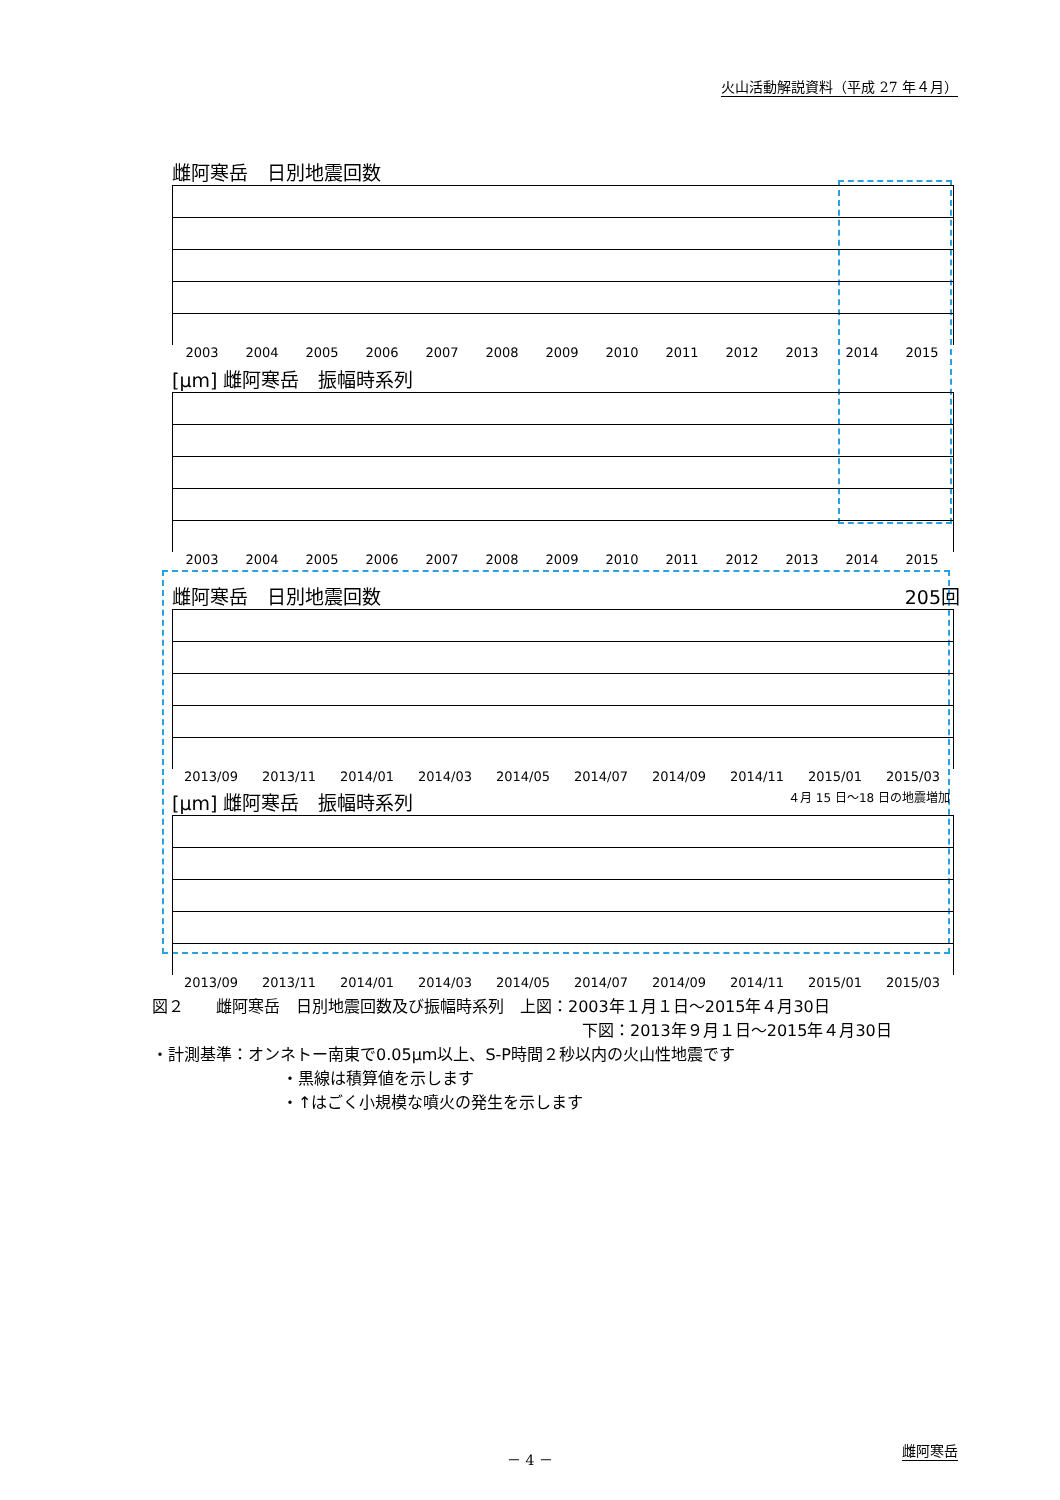火山活動解説資料（平成 27 年４月）
雌阿寒岳　日別地震回数
2003 2004 2005 2006 2007 2008 2009 2010 2011 2012 2013 2014 2015
[μm] 雌阿寒岳　振幅時系列
2003 2004 2005 2006 2007 2008 2009 2010 2011 2012 2013 2014 2015
雌阿寒岳　日別地震回数 205回
2013/09 2013/11 2014/01 2014/03 2014/05 2014/07 2014/09 2014/11 2015/01 2015/03
[μm] 雌阿寒岳　振幅時系列 ４月 15 日～18 日の地震増加
2013/09 2013/11 2014/01 2014/03 2014/05 2014/07 2014/09 2014/11 2015/01 2015/03
図２　　雌阿寒岳　日別地震回数及び振幅時系列　上図：2003年１月１日～2015年４月30日
下図：2013年９月１日～2015年４月30日
・計測基準：オンネトー南東で0.05μm以上、S-P時間２秒以内の火山性地震です
・黒線は積算値を示します
・↑はごく小規模な噴火の発生を示します
－ 4 － 雌阿寒岳